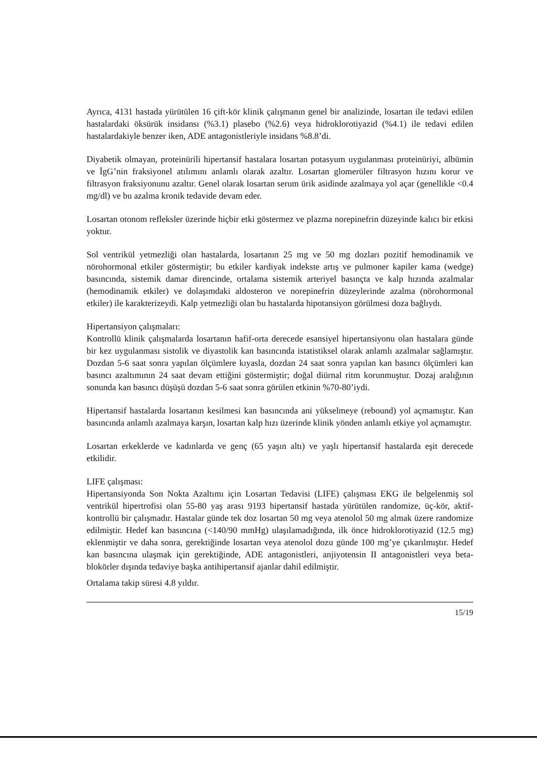Ayrıca, 4131 hastada yürütülen 16 çift-kör klinik çalışmanın genel bir analizinde, losartan ile tedavi edilen hastalardaki öksürük insidansı (%3.1) plasebo (%2.6) veya hidroklorotiyazid (%4.1) ile tedavi edilen hastalardakiyle benzer iken, ADE antagonistleriyle insidans %8.8’di.
Diyabetik olmayan, proteinürili hipertansif hastalara losartan potasyum uygulanması proteinüriyi, albümin ve İgG’nin fraksiyonel atılımını anlamlı olarak azaltır. Losartan glomerüler filtrasyon hızını korur ve filtrasyon fraksiyonunu azaltır. Genel olarak losartan serum ürik asidinde azalmaya yol açar (genellikle <0.4 mg/dl) ve bu azalma kronik tedavide devam eder.
Losartan otonom refleksler üzerinde hiçbir etki göstermez ve plazma norepinefrin düzeyinde kalıcı bir etkisi yoktur.
Sol ventrikül yetmezliği olan hastalarda, losartanın 25 mg ve 50 mg dozları pozitif hemodinamik ve nörohormonal etkiler göstermiştir; bu etkiler kardiyak indekste artış ve pulmoner kapiler kama (wedge) basıncında, sistemik damar direncinde, ortalama sistemik arteriyel basınçta ve kalp hızında azalmalar (hemodinamik etkiler) ve dolaşımdaki aldosteron ve norepinefrin düzeylerinde azalma (nörohormonal etkiler) ile karakterizeydi. Kalp yetmezliği olan bu hastalarda hipotansiyon görülmesi doza bağlıydı.
Hipertansiyon çalışmaları:
Kontrollü klinik çalışmalarda losartanın hafif-orta derecede esansiyel hipertansiyonu olan hastalara günde bir kez uygulanması sistolik ve diyastolik kan basıncında istatistiksel olarak anlamlı azalmalar sağlamıştır. Dozdan 5-6 saat sonra yapılan ölçümlere kıyasla, dozdan 24 saat sonra yapılan kan basıncı ölçümleri kan basıncı azaltımının 24 saat devam ettiğini göstermiştir; doğal diürnal ritm korunmuştur. Dozaj aralığının sonunda kan basıncı düşüşü dozdan 5-6 saat sonra görülen etkinin %70-80’iydi.
Hipertansif hastalarda losartanın kesilmesi kan basıncında ani yükselmeye (rebound) yol açmamıştır. Kan basıncında anlamlı azalmaya karşın, losartan kalp hızı üzerinde klinik yönden anlamlı etkiye yol açmamıştır.
Losartan erkeklerde ve kadınlarda ve genç (65 yaşın altı) ve yaşlı hipertansif hastalarda eşit derecede etkilidir.
LIFE çalışması:
Hipertansiyonda Son Nokta Azaltımı için Losartan Tedavisi (LIFE) çalışması EKG ile belgelenmiş sol ventrikül hipertrofisi olan 55-80 yaş arası 9193 hipertansif hastada yürütülen randomize, üç-kör, aktif-kontrollü bir çalışmadır. Hastalar günde tek doz losartan 50 mg veya atenolol 50 mg almak üzere randomize edilmiştir. Hedef kan basıncına (<140/90 mmHg) ulaşılamadığında, ilk önce hidroklorotiyazid (12.5 mg) eklenmiştir ve daha sonra, gerektiğinde losartan veya atenolol dozu günde 100 mg’ye çıkarılmıştır. Hedef kan basıncına ulaşmak için gerektiğinde, ADE antagonistleri, anjiyotensin II antagonistleri veya beta-blokörler dışında tedaviye başka antihipertansif ajanlar dahil edilmiştir.
Ortalama takip süresi 4.8 yıldır.
15/19